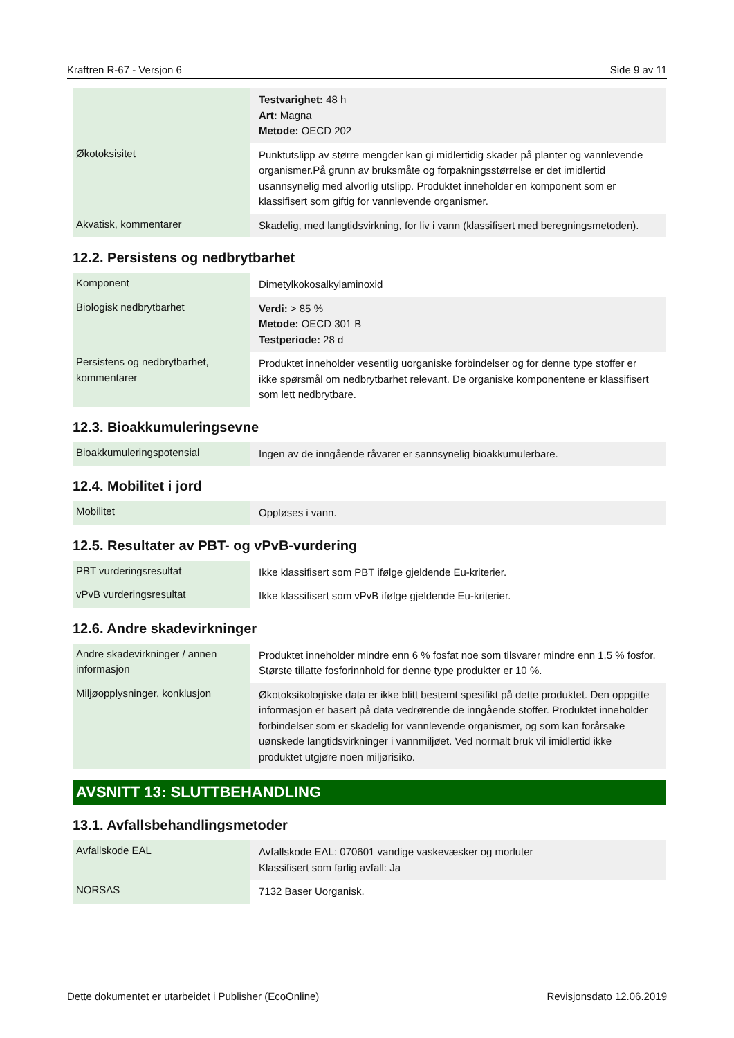Kraftren R-67 - Versjon 6 Side 9 av 11
| | Testvarighet: 48 h Art: Magna Metode: OECD 202 |
| Økotoksisitet | Punktutslipp av større mengder kan gi midlertidig skader på planter og vannlevende organismer.På grunn av bruksmåte og forpakningsstørrelse er det imidlertid usannsynelig med alvorlig utslipp. Produktet inneholder en komponent som er klassifisert som giftig for vannlevende organismer. |
| Akvatisk, kommentarer | Skadelig, med langtidsvirkning, for liv i vann (klassifisert med beregningsmetoden). |
12.2. Persistens og nedbrytbarhet
| Komponent | Dimetylkokosalkylaminoxid |
| Biologisk nedbrytbarhet | Verdi: > 85 % Metode: OECD 301 B Testperiode: 28 d |
| Persistens og nedbrytbarhet, kommentarer | Produktet inneholder vesentlig uorganiske forbindelser og for denne type stoffer er ikke spørsmål om nedbrytbarhet relevant. De organiske komponentene er klassifisert som lett nedbrytbare. |
12.3. Bioakkumuleringsevne
| Bioakkumuleringspotensial | Ingen av de inngående råvarer er sannsynelig bioakkumulerbare. |
12.4. Mobilitet i jord
| Mobilitet | Oppløses i vann. |
12.5. Resultater av PBT- og vPvB-vurdering
| PBT vurderingsresultat | Ikke klassifisert som PBT ifølge gjeldende Eu-kriterier. |
| vPvB vurderingsresultat | Ikke klassifisert som vPvB ifølge gjeldende Eu-kriterier. |
12.6. Andre skadevirkninger
| Andre skadevirkninger / annen informasjon | Produktet inneholder mindre enn 6 % fosfat noe som tilsvarer mindre enn 1,5 % fosfor. Største tillatte fosforinnhold for denne type produkter er 10 %. |
| Miljøopplysninger, konklusjon | Økotoksikologiske data er ikke blitt bestemt spesifikt på dette produktet. Den oppgitte informasjon er basert på data vedrørende de inngående stoffer. Produktet inneholder forbindelser som er skadelig for vannlevende organismer, og som kan forårsake uønskede langtidsvirkninger i vannmiljøet. Ved normalt bruk vil imidlertid ikke produktet utgjøre noen miljørisiko. |
AVSNITT 13: SLUTTBEHANDLING
13.1. Avfallsbehandlingsmetoder
| Avfallskode EAL | Avfallskode EAL: 070601 vandige vaskevæsker og morluter Klassifisert som farlig avfall: Ja |
| NORSAS | 7132 Baser Uorganisk. |
Dette dokumentet er utarbeidet i Publisher (EcoOnline) Revisjonsdato 12.06.2019